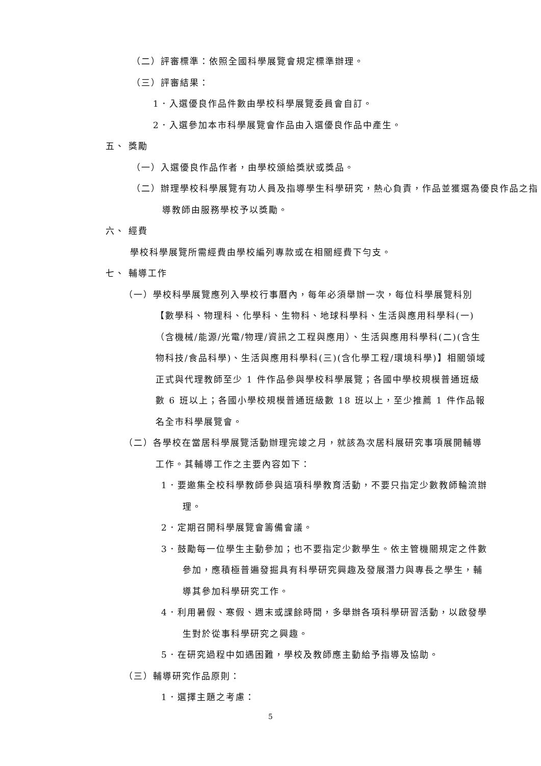（二）評審標準：依照全國科學展覽會規定標準辦理。
（三）評審結果：
1．入選優良作品件數由學校科學展覽委員會自訂。
2．入選參加本市科學展覽會作品由入選優良作品中產生。
五、 獎勵
（一）入選優良作品作者，由學校頒給獎狀或獎品。
（二）辦理學校科學展覽有功人員及指導學生科學研究，熱心負責，作品並獲選為優良作品之指導教師由服務學校予以獎勵。
六、 經費
學校科學展覽所需經費由學校編列專款或在相關經費下勻支。
七、 輔導工作
（一）學校科學展覽應列入學校行事曆內，每年必須舉辦一次，每位科學展覽科別【數學科、物理科、化學科、生物科、地球科學科、生活與應用科學科(一)（含機械/能源/光電/物理/資訊之工程與應用）、生活與應用科學科(二)(含生物科技/食品科學)、生活與應用科學科(三)(含化學工程/環境科學)】相關領域正式與代理教師至少 1 件作品參與學校科學展覽；各國中學校規模普通班級數 6 班以上；各國小學校規模普通班級數 18 班以上，至少推薦 1 件作品報名全市科學展覽會。
（二）各學校在當居科學展覽活動辦理完竣之月，就該為次居科展研究事項展開輔導工作。其輔導工作之主要內容如下：
1．要邀集全校科學教師參與這項科學教育活動，不要只指定少數教師輪流辦理。
2．定期召開科學展覽會籌備會議。
3．鼓勵每一位學生主動參加；也不要指定少數學生。依主管機關規定之件數參加，應積極普遍發掘具有科學研究興趣及發展潛力與專長之學生，輔導其參加科學研究工作。
4．利用暑假、寒假、週末或課餘時間，多舉辦各項科學研習活動，以啟發學生對於從事科學研究之興趣。
5．在研究過程中如遇困難，學校及教師應主動給予指導及協助。
（三）輔導研究作品原則：
1．選擇主題之考慮：
5